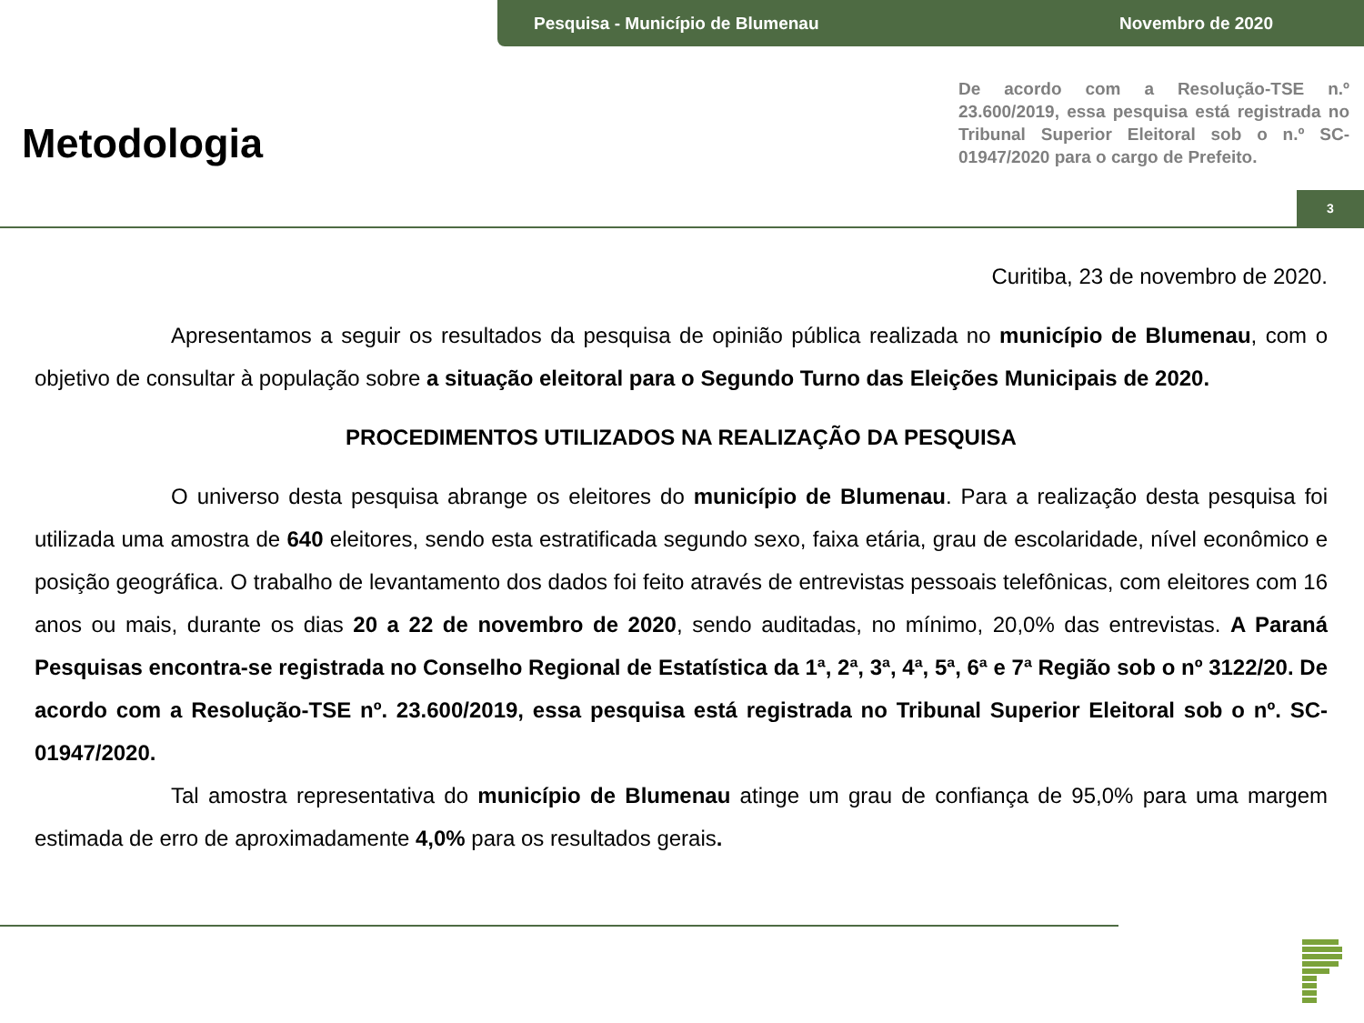Pesquisa - Município de Blumenau Novembro de 2020
Metodologia
De acordo com a Resolução-TSE n.º 23.600/2019, essa pesquisa está registrada no Tribunal Superior Eleitoral sob o n.º SC-01947/2020 para o cargo de Prefeito.
3
Curitiba, 23 de novembro de 2020.
Apresentamos a seguir os resultados da pesquisa de opinião pública realizada no município de Blumenau, com o objetivo de consultar à população sobre a situação eleitoral para o Segundo Turno das Eleições Municipais de 2020.
PROCEDIMENTOS UTILIZADOS NA REALIZAÇÃO DA PESQUISA
O universo desta pesquisa abrange os eleitores do município de Blumenau. Para a realização desta pesquisa foi utilizada uma amostra de 640 eleitores, sendo esta estratificada segundo sexo, faixa etária, grau de escolaridade, nível econômico e posição geográfica. O trabalho de levantamento dos dados foi feito através de entrevistas pessoais telefônicas, com eleitores com 16 anos ou mais, durante os dias 20 a 22 de novembro de 2020, sendo auditadas, no mínimo, 20,0% das entrevistas. A Paraná Pesquisas encontra-se registrada no Conselho Regional de Estatística da 1ª, 2ª, 3ª, 4ª, 5ª, 6ª e 7ª Região sob o nº 3122/20. De acordo com a Resolução-TSE nº. 23.600/2019, essa pesquisa está registrada no Tribunal Superior Eleitoral sob o nº. SC-01947/2020.
Tal amostra representativa do município de Blumenau atinge um grau de confiança de 95,0% para uma margem estimada de erro de aproximadamente 4,0% para os resultados gerais.